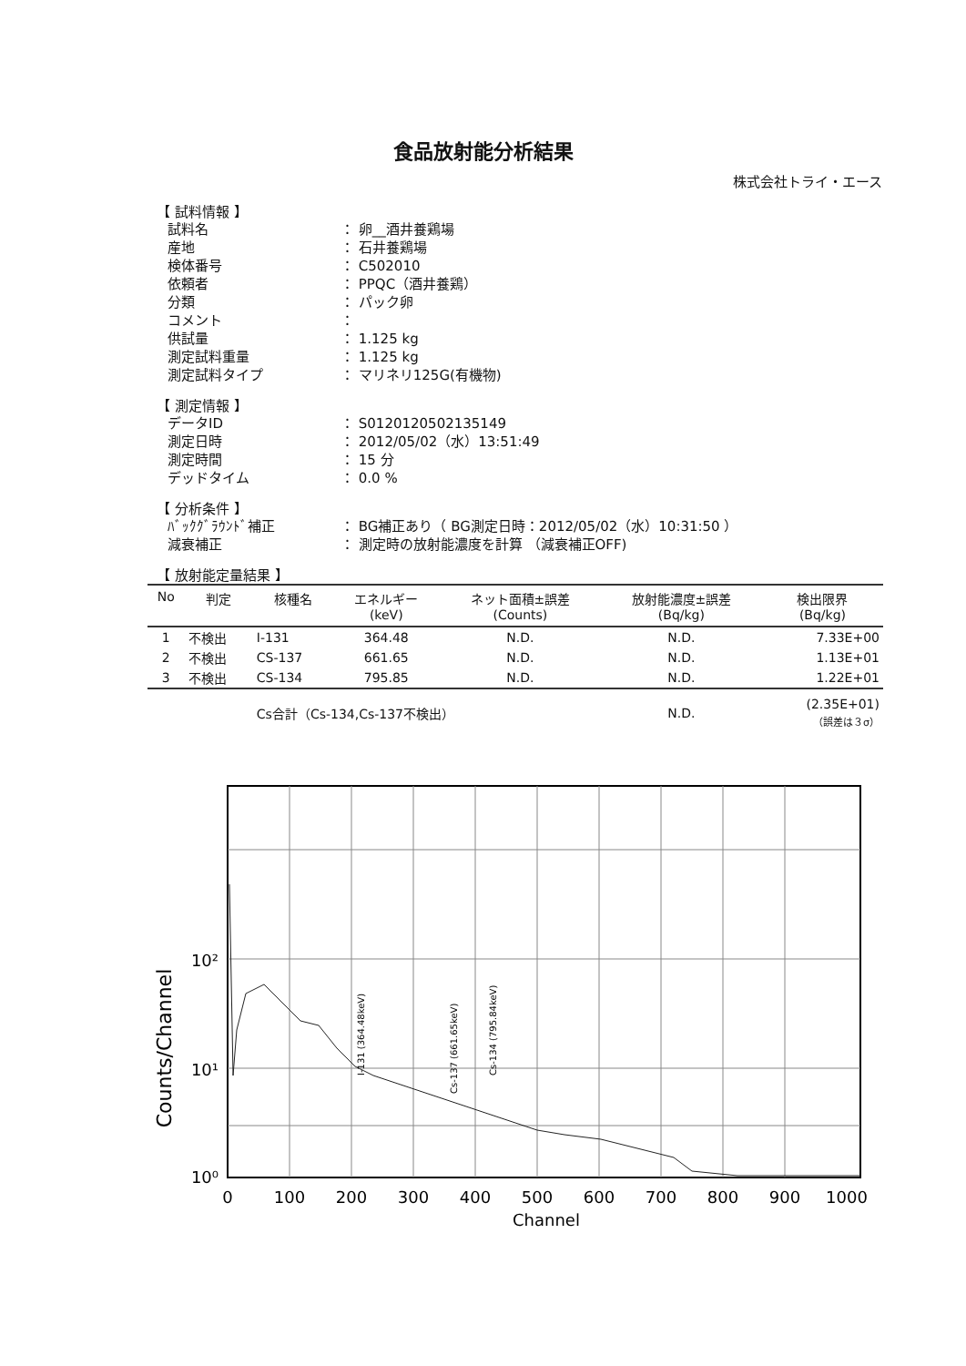食品放射能分析結果
株式会社トライ・エース
【 試料情報 】
試料名 ： 卵__酒井養鶏場
産地 ： 石井養鶏場
検体番号 ： C502010
依頼者 ： PPQC（酒井養鶏）
分類 ： パック卵
コメント ：
供試量 ： 1.125 kg
測定試料重量 ： 1.125 kg
測定試料タイプ ： マリネリ125G(有機物)
【 測定情報 】
データID ： S0120120502135149
測定日時 ： 2012/05/02（水）13:51:49
測定時間 ： 15 分
デッドタイム ： 0.0 %
【 分析条件 】
ﾊﾞｯｸｸﾞﾗｳﾝﾄﾞ補正 ： BG補正あり（ BG測定日時：2012/05/02（水）10:31:50 ）
減衰補正 ： 測定時の放射能濃度を計算 （減衰補正OFF)
【 放射能定量結果 】
| No | 判定 | 核種名 | エネルギー (keV) | ネット面積±誤差 (Counts) | 放射能濃度±誤差 (Bq/kg) | 検出限界 (Bq/kg) |
| --- | --- | --- | --- | --- | --- | --- |
| 1 | 不検出 | I-131 | 364.48 | N.D. | N.D. | 7.33E+00 |
| 2 | 不検出 | CS-137 | 661.65 | N.D. | N.D. | 1.13E+01 |
| 3 | 不検出 | CS-134 | 795.85 | N.D. | N.D. | 1.22E+01 |
| | | Cs合計（Cs-134,Cs-137不検出） | | | N.D. | (2.35E+01) （誤差は３σ） |
Counts/Channel
10²
10¹
10⁰
0
100
200
300
400
500
600
700
800
900
1000
Channel
I-131 (364.48keV)
Cs-137 (661.65keV)
Cs-134 (795.84keV)